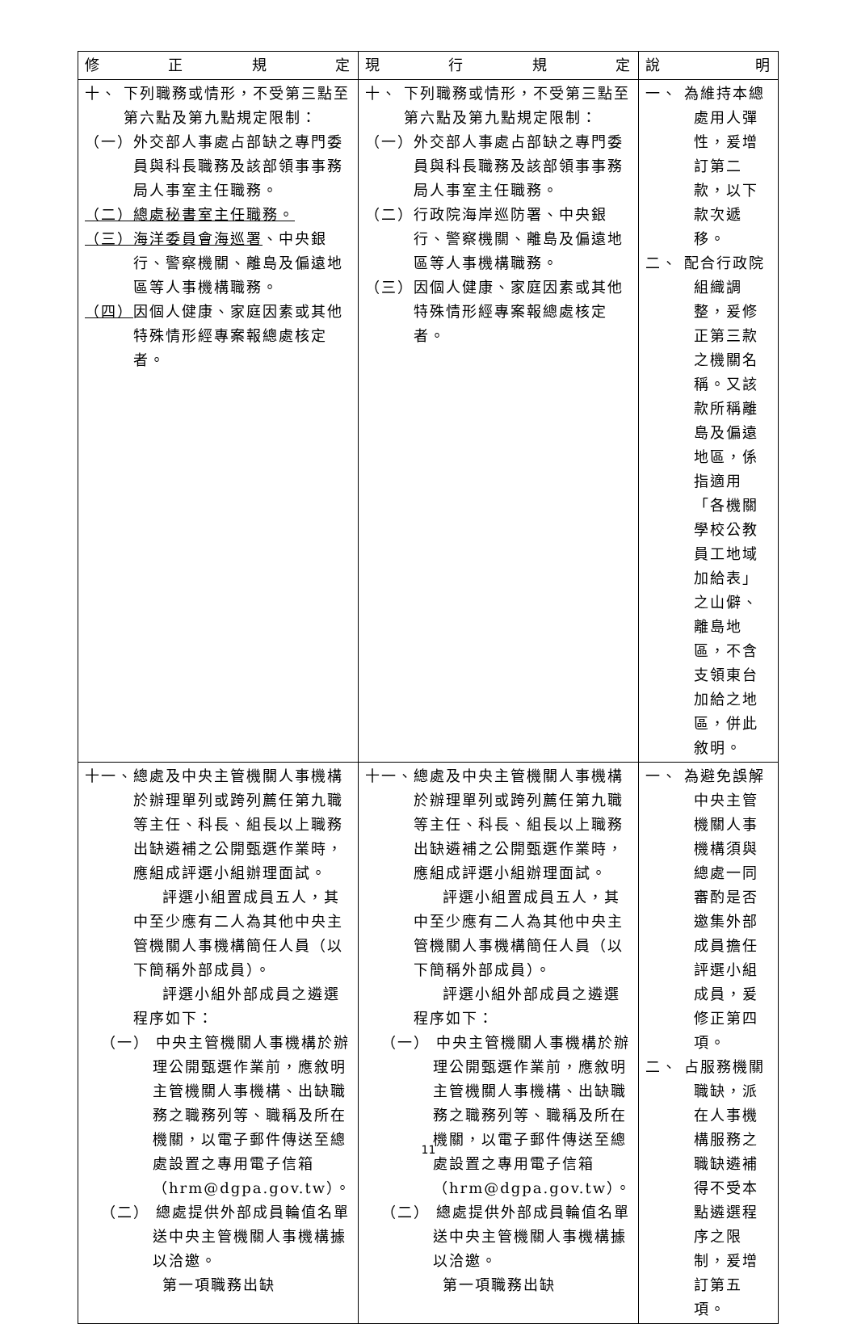| 修 正 規 定 | 現 行 規 定 | 說 明 |
| --- | --- | --- |
| 十、 下列職務或情形，不受第三點至第六點及第九點規定限制： （一）外交部人事處占部缺之專門委員與科長職務及該部領事事務局人事室主任職務。 （二）總處秘書室主任職務。 （三）海洋委員會海巡署 、中央銀行、警察機關、離島及偏遠地區等人事機構職務。 （四） 因個人健康、家庭因素或其他特殊情形經專案報總處核定者。 | 十、 下列職務或情形，不受第三點至第六點及第九點規定限制： （一）外交部人事處占部缺之專門委員與科長職務及該部領事事務局人事室主任職務。 （二）行政院海岸巡防署、中央銀行、警察機關、離島及偏遠地區等人事機構職務。 （三）因個人健康、家庭因素或其他特殊情形經專案報總處核定者。 | 一、 為維持本總處用人彈性，爰增訂第二款，以下款次遞移。 二、 配合行政院組織調整，爰修正第三款之機關名稱。又該款所稱離島及偏遠地區，係指適用「各機關學校公教員工地域加給表」之山僻、離島地區，不含支領東台加給之地區，併此敘明。 |
| 十一、總處及中央主管機關人事機構於辦理單列或跨列薦任第九職等主任、科長、組長以上職務出缺遴補之公開甄選作業時，應組成評選小組辦理面試。 評選小組置成員五人，其中至少應有二人為其他中央主管機關人事機構簡任人員（以下簡稱外部成員）。 評選小組外部成員之遴選程序如下： （一） 中央主管機關人事機構於辦理公開甄選作業前，應敘明主管機關人事機構、出缺職務之職務列等、職稱及所在機關，以電子郵件傳送至總處設置之專用電子信箱（hrm@dgpa.gov.tw）。 （二） 總處提供外部成員輪值名單送中央主管機關人事機構據以洽邀。 第一項職務出缺 | 十一、總處及中央主管機關人事機構於辦理單列或跨列薦任第九職等主任、科長、組長以上職務出缺遴補之公開甄選作業時，應組成評選小組辦理面試。 評選小組置成員五人，其中至少應有二人為其他中央主管機關人事機構簡任人員（以下簡稱外部成員）。 評選小組外部成員之遴選程序如下： （一） 中央主管機關人事機構於辦理公開甄選作業前，應敘明主管機關人事機構、出缺職務之職務列等、職稱及所在機關，以電子郵件傳送至總處設置之專用電子信箱（hrm@dgpa.gov.tw）。 （二） 總處提供外部成員輪值名單送中央主管機關人事機構據以洽邀。 第一項職務出缺 | 一、 為避免誤解中央主管機關人事機構須與總處一同審酌是否邀集外部成員擔任評選小組成員，爰修正第四項。 二、 占服務機關職缺，派在人事機構服務之職缺遴補得不受本點遴選程序之限制，爰增訂第五項。 |
11